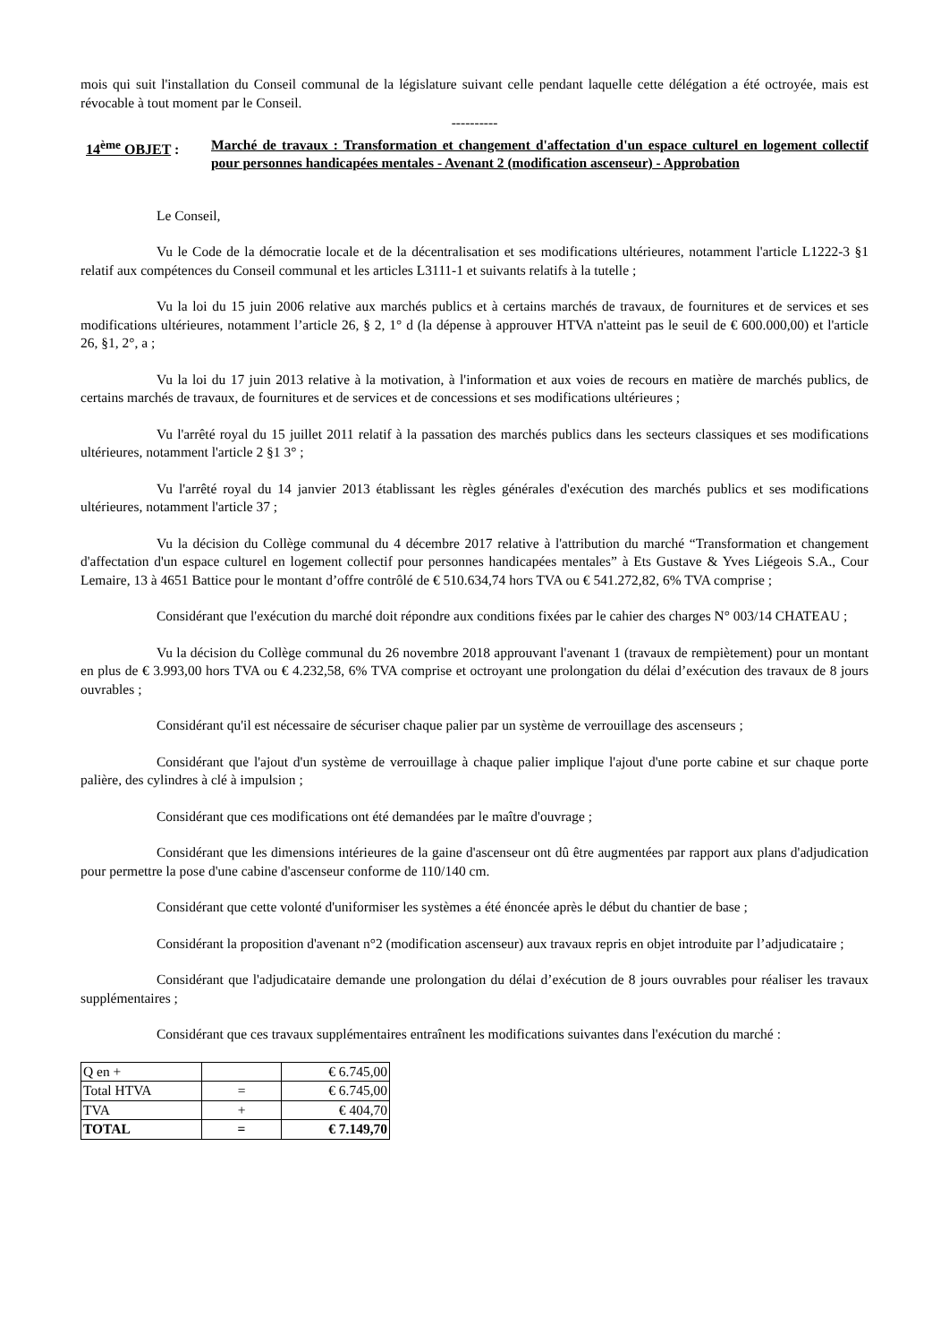mois qui suit l'installation du Conseil communal de la législature suivant celle pendant laquelle cette délégation a été octroyée, mais est révocable à tout moment par le Conseil.
----------
14<sup>ème</sup> OBJET : Marché de travaux : Transformation et changement d'affectation d'un espace culturel en logement collectif pour personnes handicapées mentales - Avenant 2 (modification ascenseur) - Approbation
Le Conseil,
Vu le Code de la démocratie locale et de la décentralisation et ses modifications ultérieures, notamment l'article L1222-3 §1 relatif aux compétences du Conseil communal et les articles L3111-1 et suivants relatifs à la tutelle ;
Vu la loi du 15 juin 2006 relative aux marchés publics et à certains marchés de travaux, de fournitures et de services et ses modifications ultérieures, notamment l’article 26, § 2, 1° d (la dépense à approuver HTVA n'atteint pas le seuil de € 600.000,00) et l'article 26, §1, 2°, a ;
Vu la loi du 17 juin 2013 relative à la motivation, à l'information et aux voies de recours en matière de marchés publics, de certains marchés de travaux, de fournitures et de services et de concessions et ses modifications ultérieures ;
Vu l'arrêté royal du 15 juillet 2011 relatif à la passation des marchés publics dans les secteurs classiques et ses modifications ultérieures, notamment l'article 2 §1 3° ;
Vu l'arrêté royal du 14 janvier 2013 établissant les règles générales d'exécution des marchés publics et ses modifications ultérieures, notamment l'article 37 ;
Vu la décision du Collège communal du 4 décembre 2017 relative à l'attribution du marché “Transformation et changement d'affectation d'un espace culturel en logement collectif pour personnes handicapées mentales” à Ets Gustave & Yves Liégeois S.A., Cour Lemaire, 13 à 4651 Battice pour le montant d’offre contrôlé de € 510.634,74 hors TVA ou € 541.272,82, 6% TVA comprise ;
Considérant que l'exécution du marché doit répondre aux conditions fixées par le cahier des charges N° 003/14 CHATEAU ;
Vu la décision du Collège communal du 26 novembre 2018 approuvant l'avenant 1 (travaux de rempiètement) pour un montant en plus de € 3.993,00 hors TVA ou € 4.232,58, 6% TVA comprise et octroyant une prolongation du délai d’exécution des travaux de 8 jours ouvrables ;
Considérant qu'il est nécessaire de sécuriser chaque palier par un système de verrouillage des ascenseurs ;
Considérant que l'ajout d'un système de verrouillage à chaque palier implique l'ajout d'une porte cabine et sur chaque porte palière, des cylindres à clé à impulsion ;
Considérant que ces modifications ont été demandées par le maître d'ouvrage ;
Considérant que les dimensions intérieures de la gaine d'ascenseur ont dû être augmentées par rapport aux plans d'adjudication pour permettre la pose d'une cabine d'ascenseur conforme de 110/140 cm.
Considérant que cette volonté d'uniformiser les systèmes a été énoncée après le début du chantier de base ;
Considérant la proposition d'avenant n°2 (modification ascenseur) aux travaux repris en objet introduite par l’adjudicataire ;
Considérant que l'adjudicataire demande une prolongation du délai d’exécution de 8 jours ouvrables pour réaliser les travaux supplémentaires ;
Considérant que ces travaux supplémentaires entraînent les modifications suivantes dans l'exécution du marché :
| Q en + | | € 6.745,00 |
| Total HTVA | = | € 6.745,00 |
| TVA | + | € 404,70 |
| TOTAL | = | € 7.149,70 |